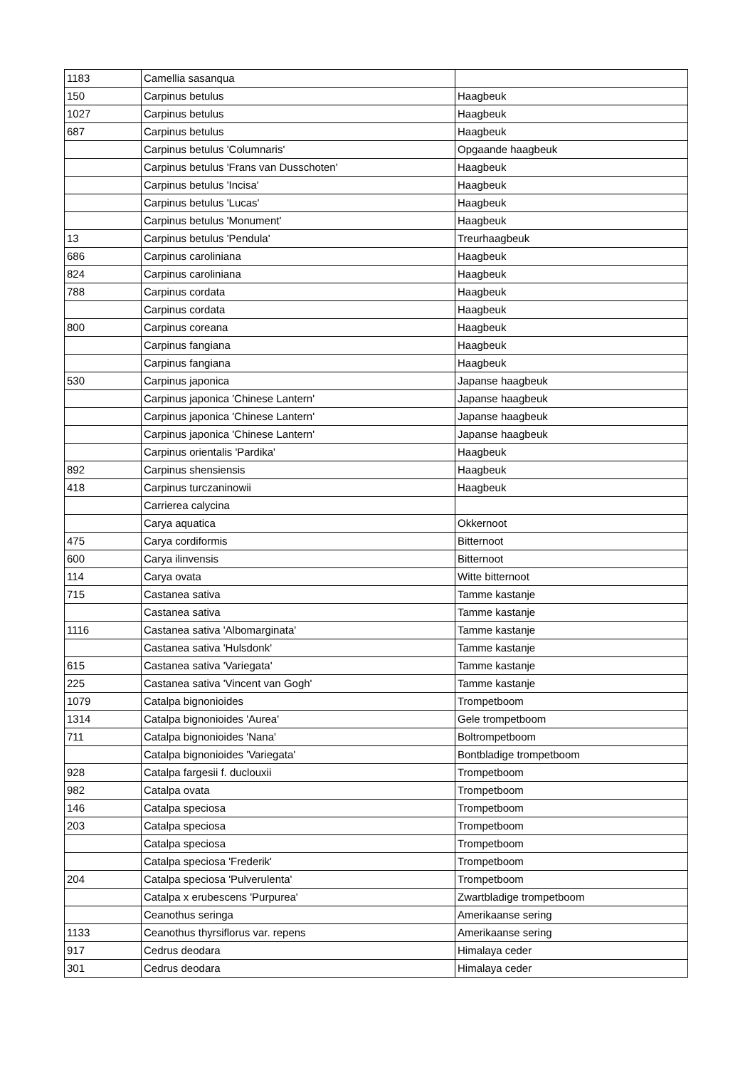| 1183 | Camellia sasanqua | |
| 150 | Carpinus betulus | Haagbeuk |
| 1027 | Carpinus betulus | Haagbeuk |
| 687 | Carpinus betulus | Haagbeuk |
| | Carpinus betulus 'Columnaris' | Opgaande haagbeuk |
| | Carpinus betulus 'Frans van Dusschoten' | Haagbeuk |
| | Carpinus betulus 'Incisa' | Haagbeuk |
| | Carpinus betulus 'Lucas' | Haagbeuk |
| | Carpinus betulus 'Monument' | Haagbeuk |
| 13 | Carpinus betulus 'Pendula' | Treurhaagbeuk |
| 686 | Carpinus caroliniana | Haagbeuk |
| 824 | Carpinus caroliniana | Haagbeuk |
| 788 | Carpinus cordata | Haagbeuk |
| | Carpinus cordata | Haagbeuk |
| 800 | Carpinus coreana | Haagbeuk |
| | Carpinus fangiana | Haagbeuk |
| | Carpinus fangiana | Haagbeuk |
| 530 | Carpinus japonica | Japanse haagbeuk |
| | Carpinus japonica 'Chinese Lantern' | Japanse haagbeuk |
| | Carpinus japonica 'Chinese Lantern' | Japanse haagbeuk |
| | Carpinus japonica 'Chinese Lantern' | Japanse haagbeuk |
| | Carpinus orientalis 'Pardika' | Haagbeuk |
| 892 | Carpinus shensiensis | Haagbeuk |
| 418 | Carpinus turczaninowii | Haagbeuk |
| | Carrierea calycina | |
| | Carya aquatica | Okkernoot |
| 475 | Carya cordiformis | Bitternoot |
| 600 | Carya ilinvensis | Bitternoot |
| 114 | Carya ovata | Witte bitternoot |
| 715 | Castanea sativa | Tamme kastanje |
| | Castanea sativa | Tamme kastanje |
| 1116 | Castanea sativa 'Albomarginata' | Tamme kastanje |
| | Castanea sativa 'Hulsdonk' | Tamme kastanje |
| 615 | Castanea sativa 'Variegata' | Tamme kastanje |
| 225 | Castanea sativa 'Vincent van Gogh' | Tamme kastanje |
| 1079 | Catalpa bignonioides | Trompetboom |
| 1314 | Catalpa bignonioides 'Aurea' | Gele trompetboom |
| 711 | Catalpa bignonioides 'Nana' | Boltrompetboom |
| | Catalpa bignonioides 'Variegata' | Bontbladige trompetboom |
| 928 | Catalpa fargesii f. duclouxii | Trompetboom |
| 982 | Catalpa ovata | Trompetboom |
| 146 | Catalpa speciosa | Trompetboom |
| 203 | Catalpa speciosa | Trompetboom |
| | Catalpa speciosa | Trompetboom |
| | Catalpa speciosa 'Frederik' | Trompetboom |
| 204 | Catalpa speciosa 'Pulverulenta' | Trompetboom |
| | Catalpa x erubescens 'Purpurea' | Zwartbladige trompetboom |
| | Ceanothus seringa | Amerikaanse sering |
| 1133 | Ceanothus thyrsiflorus var. repens | Amerikaanse sering |
| 917 | Cedrus deodara | Himalaya ceder |
| 301 | Cedrus deodara | Himalaya ceder |